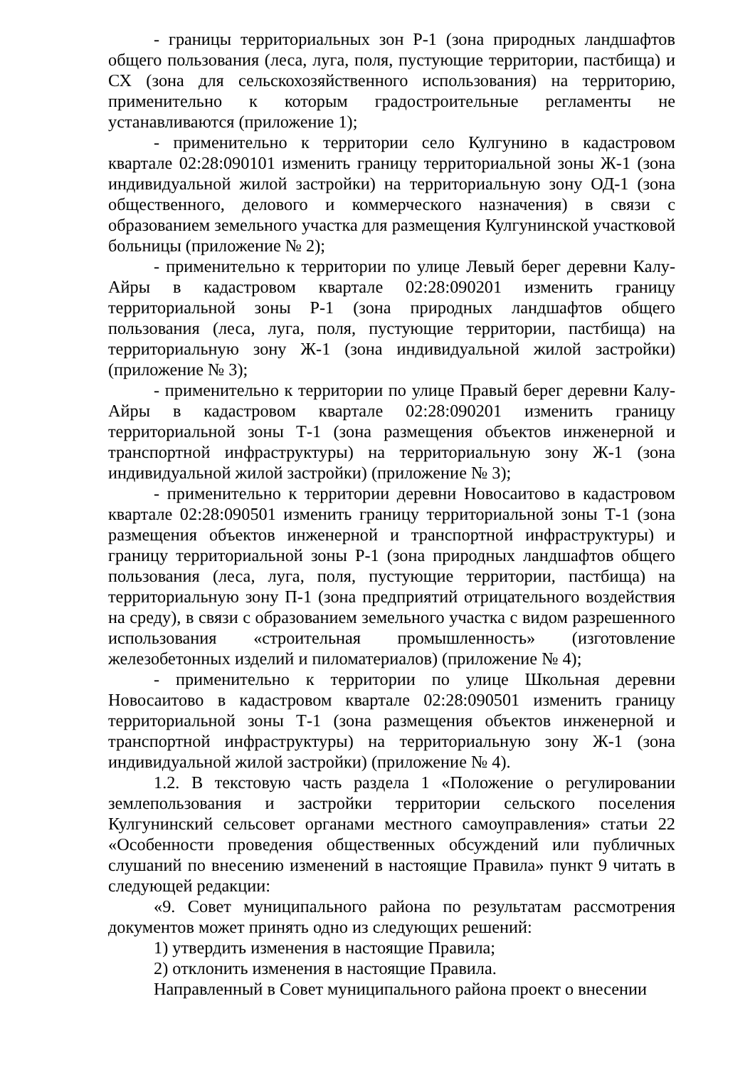- границы территориальных зон Р-1 (зона природных ландшафтов общего пользования (леса, луга, поля, пустующие территории, пастбища) и СХ (зона для сельскохозяйственного использования) на территорию, применительно к которым градостроительные регламенты не устанавливаются (приложение 1);
- применительно к территории село Кулгунино в кадастровом квартале 02:28:090101 изменить границу территориальной зоны Ж-1 (зона индивидуальной жилой застройки) на территориальную зону ОД-1 (зона общественного, делового и коммерческого назначения) в связи с образованием земельного участка для размещения Кулгунинской участковой больницы (приложение № 2);
- применительно к территории по улице Левый берег деревни Калу-Айры в кадастровом квартале 02:28:090201 изменить границу территориальной зоны Р-1 (зона природных ландшафтов общего пользования (леса, луга, поля, пустующие территории, пастбища) на территориальную зону Ж-1 (зона индивидуальной жилой застройки) (приложение № 3);
- применительно к территории по улице Правый берег деревни Калу-Айры в кадастровом квартале 02:28:090201 изменить границу территориальной зоны Т-1 (зона размещения объектов инженерной и транспортной инфраструктуры) на территориальную зону Ж-1 (зона индивидуальной жилой застройки) (приложение № 3);
- применительно к территории деревни Новосаитово в кадастровом квартале 02:28:090501 изменить границу территориальной зоны Т-1 (зона размещения объектов инженерной и транспортной инфраструктуры) и границу территориальной зоны Р-1 (зона природных ландшафтов общего пользования (леса, луга, поля, пустующие территории, пастбища) на территориальную зону П-1 (зона предприятий отрицательного воздействия на среду), в связи с образованием земельного участка с видом разрешенного использования «строительная промышленность» (изготовление железобетонных изделий и пиломатериалов) (приложение № 4);
- применительно к территории по улице Школьная деревни Новосаитово в кадастровом квартале 02:28:090501 изменить границу территориальной зоны Т-1 (зона размещения объектов инженерной и транспортной инфраструктуры) на территориальную зону Ж-1 (зона индивидуальной жилой застройки) (приложение № 4).
1.2. В текстовую часть раздела 1 «Положение о регулировании землепользования и застройки территории сельского поселения Кулгунинский сельсовет органами местного самоуправления» статьи 22 «Особенности проведения общественных обсуждений или публичных слушаний по внесению изменений в настоящие Правила» пункт 9 читать в следующей редакции:
«9. Совет муниципального района по результатам рассмотрения документов может принять одно из следующих решений:
1) утвердить изменения в настоящие Правила;
2) отклонить изменения в настоящие Правила.
Направленный в Совет муниципального района проект о внесении